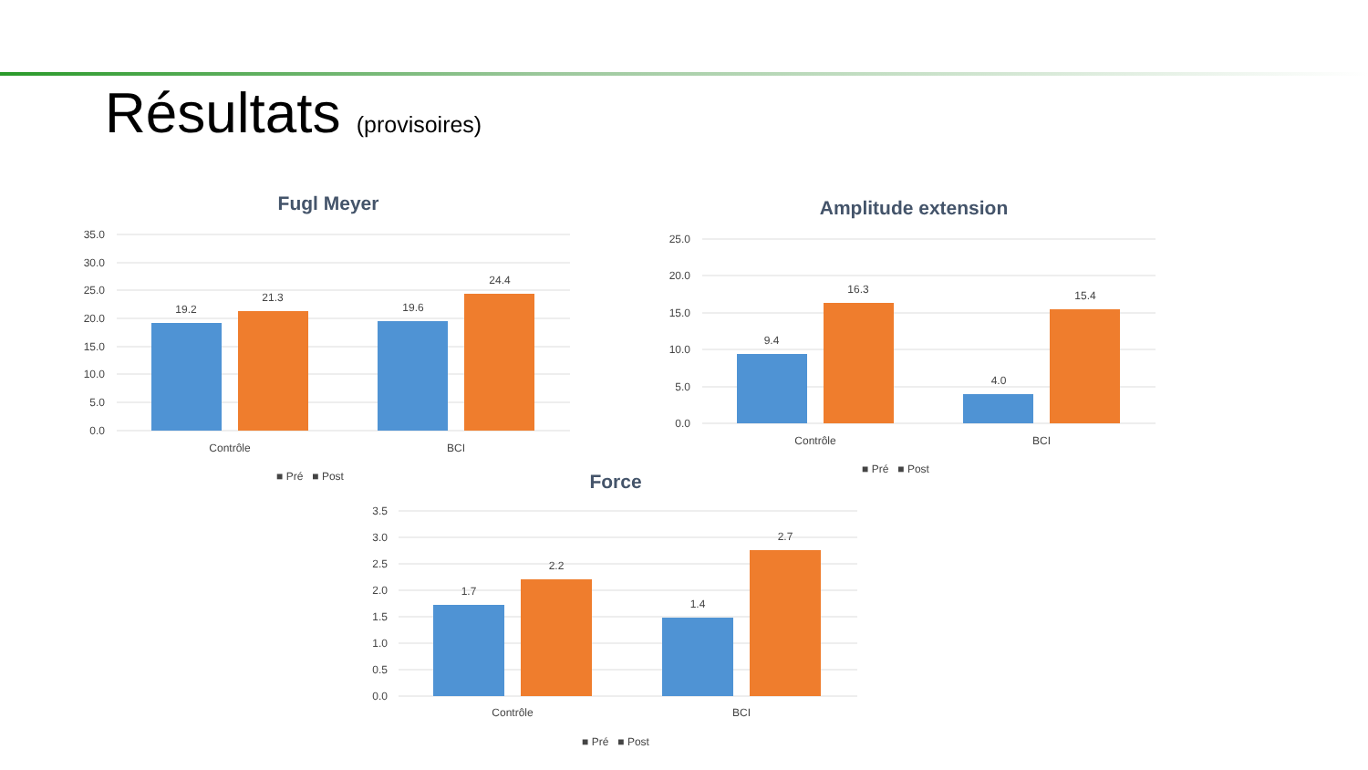Résultats (provisoires)
Fugl Meyer
35.0
30.0
25.0
20.0
15.0
10.0
5.0
0.0
19.2
21.3
19.6
24.4
Contrôle
BCI
■ Pré ■ Post
Amplitude extension
25.0
20.0
15.0
10.0
5.0
0.0
9.4
16.3
4.0
15.4
Contrôle
BCI
■ Pré ■ Post
Force
3.5
3.0
2.5
2.0
1.5
1.0
0.5
0.0
1.7
2.2
1.4
2.7
Contrôle
BCI
■ Pré ■ Post